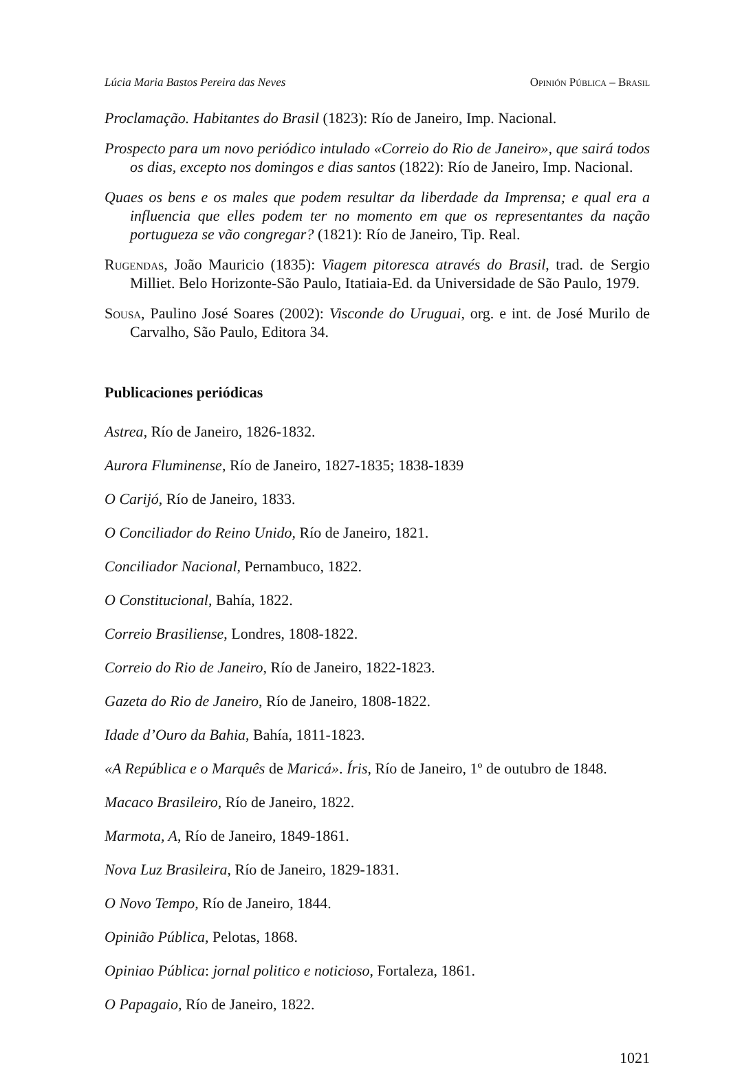Lúcia Maria Bastos Pereira das Neves Opinión Pública – Brasil
Proclamação. Habitantes do Brasil (1823): Río de Janeiro, Imp. Nacional.
Prospecto para um novo periódico intulado «Correio do Rio de Janeiro», que sairá todos os dias, excepto nos domingos e dias santos (1822): Río de Janeiro, Imp. Nacional.
Quaes os bens e os males que podem resultar da liberdade da Imprensa; e qual era a influencia que elles podem ter no momento em que os representantes da nação portugueza se vão congregar? (1821): Río de Janeiro, Tip. Real.
Rugendas, João Mauricio (1835): Viagem pitoresca através do Brasil, trad. de Sergio Milliet. Belo Horizonte-São Paulo, Itatiaia-Ed. da Universidade de São Paulo, 1979.
Sousa, Paulino José Soares (2002): Visconde do Uruguai, org. e int. de José Murilo de Carvalho, São Paulo, Editora 34.
Publicaciones periódicas
Astrea, Río de Janeiro, 1826-1832.
Aurora Fluminense, Río de Janeiro, 1827-1835; 1838-1839
O Carijó, Río de Janeiro, 1833.
O Conciliador do Reino Unido, Río de Janeiro, 1821.
Conciliador Nacional, Pernambuco, 1822.
O Constitucional, Bahía, 1822.
Correio Brasiliense, Londres, 1808-1822.
Correio do Rio de Janeiro, Río de Janeiro, 1822-1823.
Gazeta do Rio de Janeiro, Río de Janeiro, 1808-1822.
Idade d’Ouro da Bahia, Bahía, 1811-1823.
«A República e o Marquês de Maricá». Íris, Río de Janeiro, 1º de outubro de 1848.
Macaco Brasileiro, Río de Janeiro, 1822.
Marmota, A, Río de Janeiro, 1849-1861.
Nova Luz Brasileira, Río de Janeiro, 1829-1831.
O Novo Tempo, Río de Janeiro, 1844.
Opinião Pública, Pelotas, 1868.
Opiniao Pública: jornal politico e noticioso, Fortaleza, 1861.
O Papagaio, Río de Janeiro, 1822.
1021